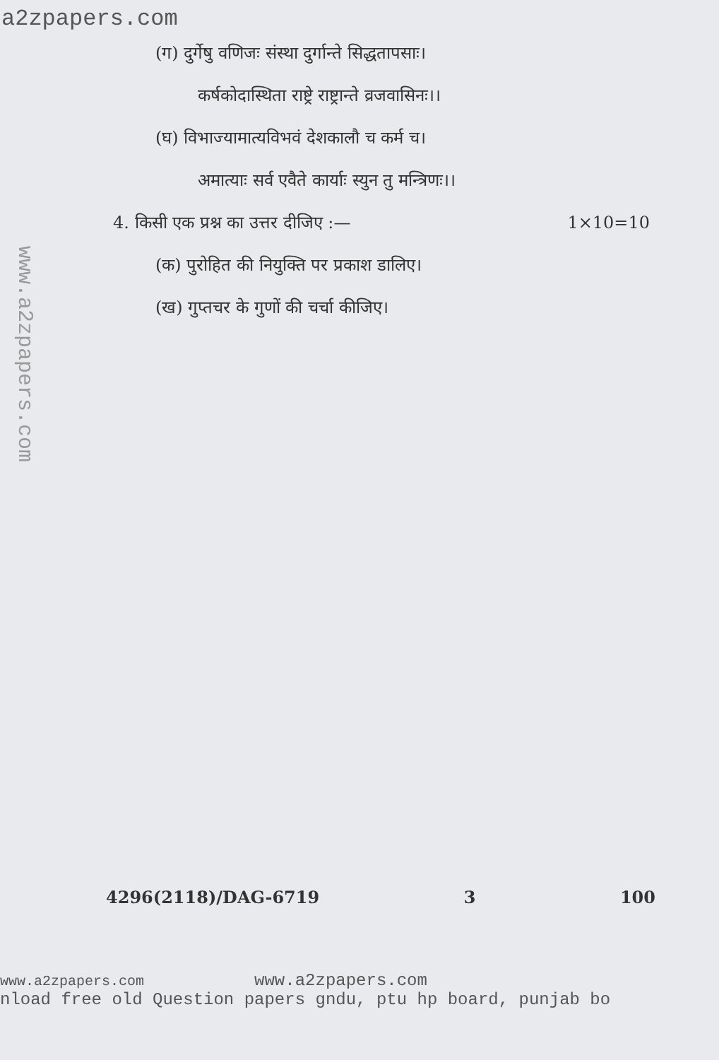a2zpapers.com
www.a2zpapers.com
(ग) दुर्गेषु वणिजः संस्था दुर्गान्ते सिद्धतापसाः।
कर्षकोदास्थिता राष्ट्रे राष्ट्रान्ते व्रजवासिनः।।
(घ) विभाज्यामात्यविभवं देशकालौ च कर्म च।
अमात्याः सर्व एवैते कार्याः स्युन तु मन्त्रिणः।।
4. किसी एक प्रश्न का उत्तर दीजिए :— 1×10=10
(क) पुरोहित की नियुक्ति पर प्रकाश डालिए।
(ख) गुप्तचर के गुणों की चर्चा कीजिए।
4296(2118)/DAG-6719 3 100
www.a2zpapers.com www.a2zpapers.com
nload free old Question papers gndu, ptu hp board, punjab bo